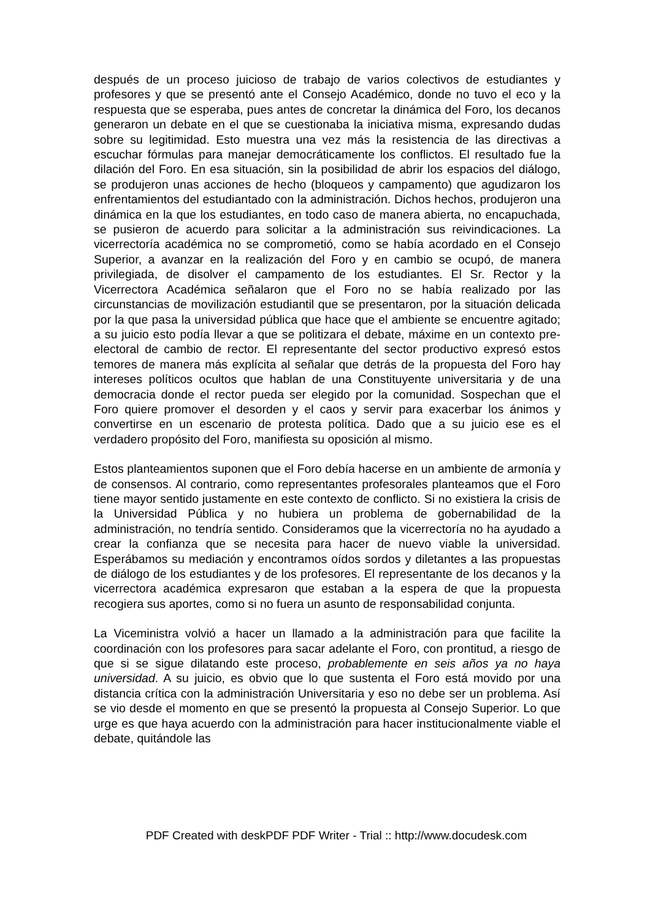después de un proceso juicioso de trabajo de varios colectivos de estudiantes y profesores y que se presentó ante el Consejo Académico, donde no tuvo el eco y la respuesta que se esperaba, pues antes de concretar la dinámica del Foro, los decanos generaron un debate en el que se cuestionaba la iniciativa misma, expresando dudas sobre su legitimidad. Esto muestra una vez más la resistencia de las directivas a escuchar fórmulas para manejar democráticamente los conflictos. El resultado fue la dilación del Foro. En esa situación, sin la posibilidad de abrir los espacios del diálogo, se produjeron unas acciones de hecho (bloqueos y campamento) que agudizaron los enfrentamientos del estudiantado con la administración. Dichos hechos, produjeron una dinámica en la que los estudiantes, en todo caso de manera abierta, no encapuchada, se pusieron de acuerdo para solicitar a la administración sus reivindicaciones. La vicerrectoría académica no se comprometió, como se había acordado en el Consejo Superior, a avanzar en la realización del Foro y en cambio se ocupó, de manera privilegiada, de disolver el campamento de los estudiantes. El Sr. Rector y la Vicerrectora Académica señalaron que el Foro no se había realizado por las circunstancias de movilización estudiantil que se presentaron, por la situación delicada por la que pasa la universidad pública que hace que el ambiente se encuentre agitado; a su juicio esto podía llevar a que se politizara el debate, máxime en un contexto pre-electoral de cambio de rector. El representante del sector productivo expresó estos temores de manera más explícita al señalar que detrás de la propuesta del Foro hay intereses políticos ocultos que hablan de una Constituyente universitaria y de una democracia donde el rector pueda ser elegido por la comunidad. Sospechan que el Foro quiere promover el desorden y el caos y servir para exacerbar los ánimos y convertirse en un escenario de protesta política. Dado que a su juicio ese es el verdadero propósito del Foro, manifiesta su oposición al mismo.
Estos planteamientos suponen que el Foro debía hacerse en un ambiente de armonía y de consensos. Al contrario, como representantes profesorales planteamos que el Foro tiene mayor sentido justamente en este contexto de conflicto. Si no existiera la crisis de la Universidad Pública y no hubiera un problema de gobernabilidad de la administración, no tendría sentido. Consideramos que la vicerrectoría no ha ayudado a crear la confianza que se necesita para hacer de nuevo viable la universidad. Esperábamos su mediación y encontramos oídos sordos y diletantes a las propuestas de diálogo de los estudiantes y de los profesores. El representante de los decanos y la vicerrectora académica expresaron que estaban a la espera de que la propuesta recogiera sus aportes, como si no fuera un asunto de responsabilidad conjunta.
La Viceministra volvió a hacer un llamado a la administración para que facilite la coordinación con los profesores para sacar adelante el Foro, con prontitud, a riesgo de que si se sigue dilatando este proceso, probablemente en seis años ya no haya universidad. A su juicio, es obvio que lo que sustenta el Foro está movido por una distancia crítica con la administración Universitaria y eso no debe ser un problema. Así se vio desde el momento en que se presentó la propuesta al Consejo Superior. Lo que urge es que haya acuerdo con la administración para hacer institucionalmente viable el debate, quitándole las
PDF Created with deskPDF PDF Writer - Trial :: http://www.docudesk.com